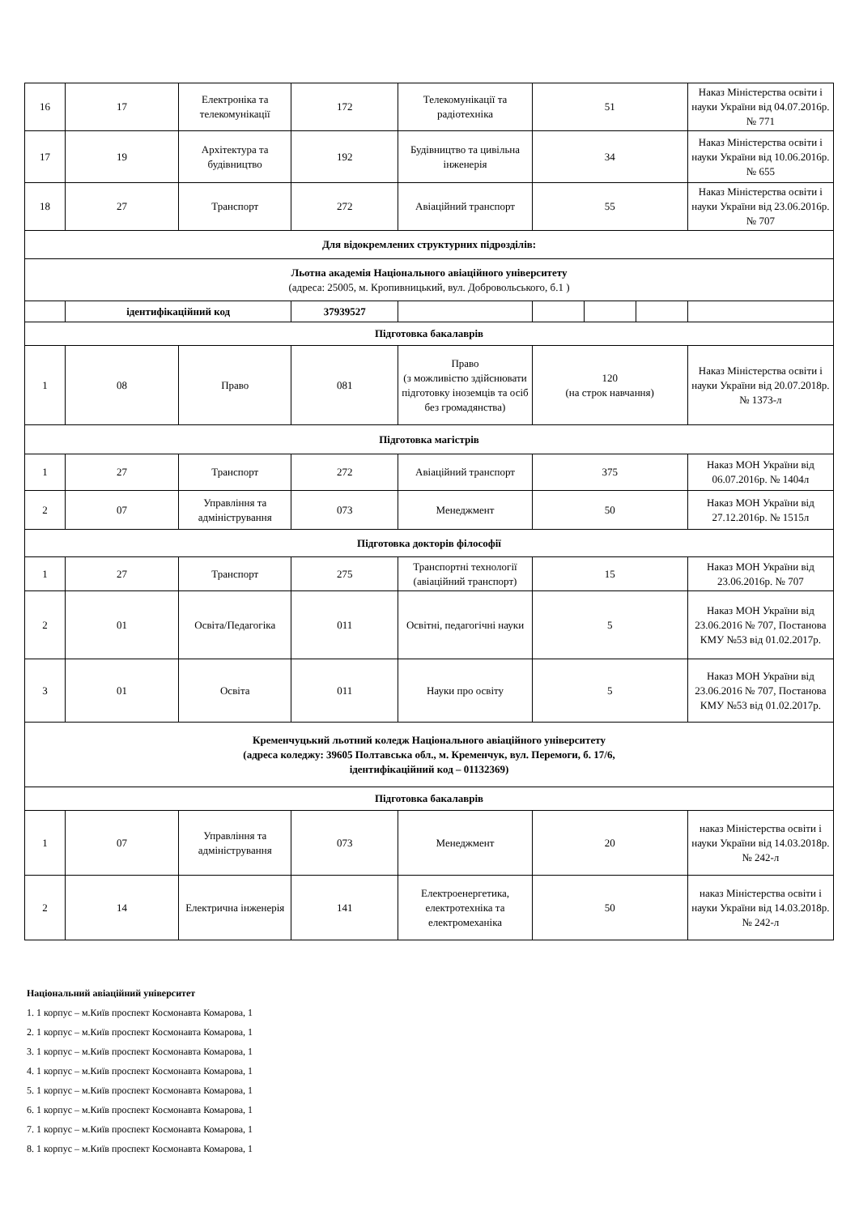| 16 | 17 | Електроніка та телекомунікації | 172 | Телекомунікації та радіотехніка | 51 | | | Наказ Міністерства освіти і науки України від 04.07.2016р. № 771 |
| 17 | 19 | Архітектура та будівництво | 192 | Будівництво та цивільна інженерія | 34 | | | Наказ Міністерства освіти і науки України від 10.06.2016р. № 655 |
| 18 | 27 | Транспорт | 272 | Авіаційний транспорт | 55 | | | Наказ Міністерства освіти і науки України від 23.06.2016р. № 707 |
| Для відокремлених структурних підрозділів: | | | | | | | | |
| Льотна академія Національного авіаційного університету (адреса: 25005, м. Кропивницький, вул. Добровольського, б.1 ) | | | | | | | | |
| | ідентифікаційний код | | 37939527 | | | | | |
| Підготовка бакалаврів | | | | | | | | |
| 1 | 08 | Право | 081 | Право (з можливістю здійснювати підготовку іноземців та осіб без громадянства) | 120 (на строк навчання) | | | Наказ Міністерства освіти і науки України від 20.07.2018р. № 1373-л |
| Підготовка магістрів | | | | | | | | |
| 1 | 27 | Транспорт | 272 | Авіаційний транспорт | 375 | | | Наказ МОН України від 06.07.2016р. № 1404л |
| 2 | 07 | Управління та адміністрування | 073 | Менеджмент | 50 | | | Наказ МОН України від 27.12.2016р. № 1515л |
| Підготовка докторів філософії | | | | | | | | |
| 1 | 27 | Транспорт | 275 | Транспортні технології (авіаційний транспорт) | 15 | | | Наказ МОН України від 23.06.2016р. № 707 |
| 2 | 01 | Освіта/Педагогіка | 011 | Освітні, педагогічні науки | 5 | | | Наказ МОН України від 23.06.2016 № 707, Постанова КМУ №53 від 01.02.2017р. |
| 3 | 01 | Освіта | 011 | Науки про освіту | 5 | | | Наказ МОН України від 23.06.2016 № 707, Постанова КМУ №53 від 01.02.2017р. |
| Кременчуцький льотний коледж Національного авіаційного університету (адреса коледжу: 39605 Полтавська обл., м. Кременчук, вул. Перемоги, б. 17/6, ідентифікаційний код – 01132369) | | | | | | | | |
| Підготовка бакалаврів | | | | | | | | |
| 1 | 07 | Управління та адміністрування | 073 | Менеджмент | 20 | | | наказ Міністерства освіти і науки України від 14.03.2018р. № 242-л |
| 2 | 14 | Електрична інженерія | 141 | Електроенергетика, електротехніка та електромеханіка | 50 | | | наказ Міністерства освіти і науки України від 14.03.2018р. № 242-л |
Національний авіаційний університет
1. 1 корпус – м.Київ проспект Космонавта Комарова, 1
2. 1 корпус – м.Київ проспект Космонавта Комарова, 1
3. 1 корпус – м.Київ проспект Космонавта Комарова, 1
4. 1 корпус – м.Київ проспект Космонавта Комарова, 1
5. 1 корпус – м.Київ проспект Космонавта Комарова, 1
6. 1 корпус – м.Київ проспект Космонавта Комарова, 1
7. 1 корпус – м.Київ проспект Космонавта Комарова, 1
8. 1 корпус – м.Київ проспект Космонавта Комарова, 1